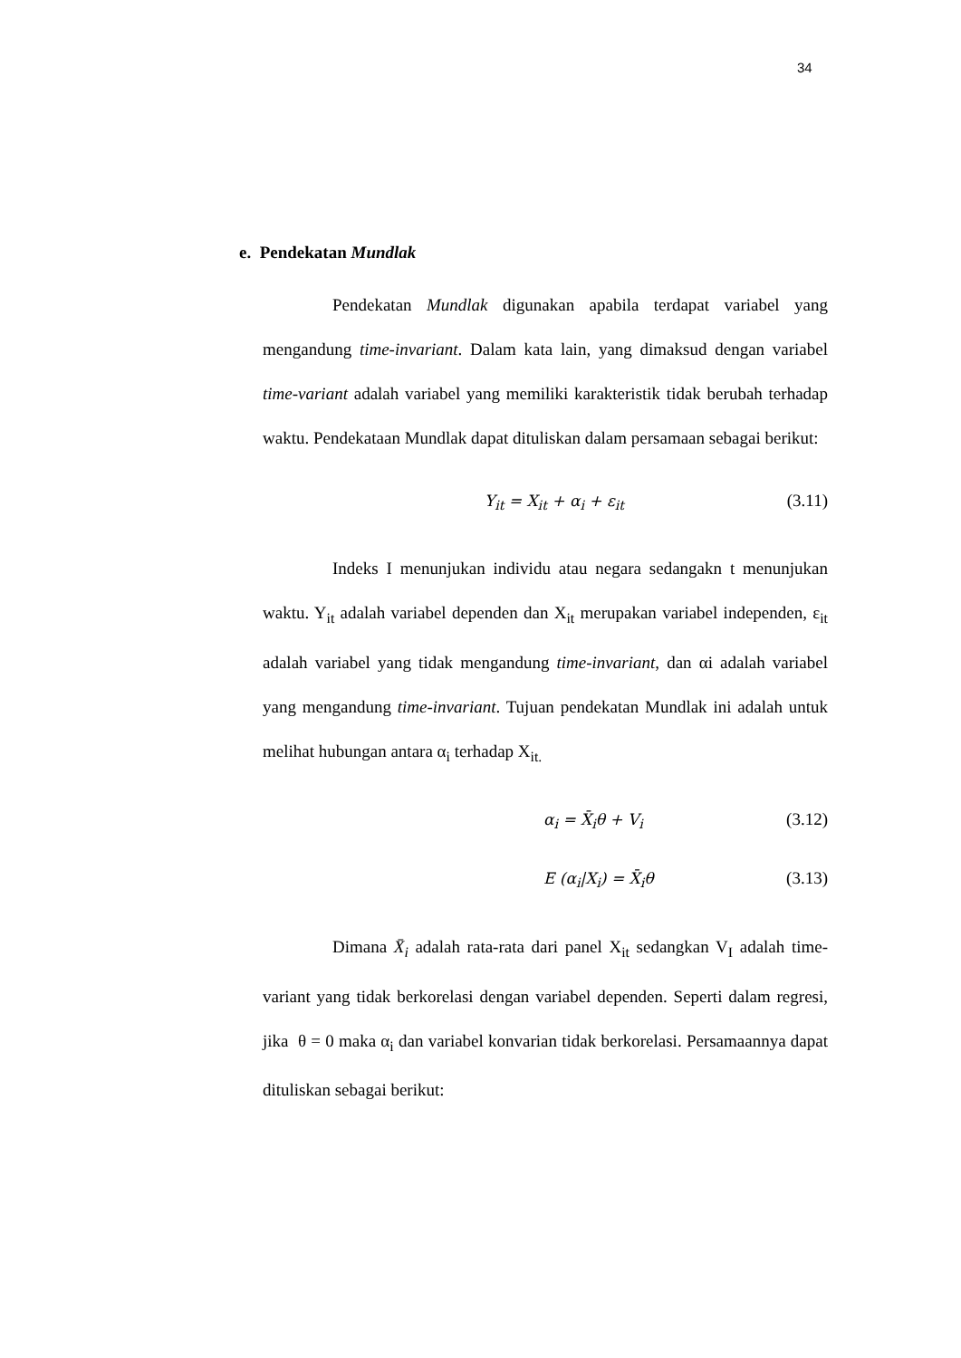34
e. Pendekatan Mundlak
Pendekatan Mundlak digunakan apabila terdapat variabel yang mengandung time-invariant. Dalam kata lain, yang dimaksud dengan variabel time-variant adalah variabel yang memiliki karakteristik tidak berubah terhadap waktu. Pendekataan Mundlak dapat dituliskan dalam persamaan sebagai berikut:
Y<sub>it</sub> = X<sub>it</sub> + α<sub>i</sub> + ε<sub>it</sub> (3.11)
Indeks I menunjukan individu atau negara sedangakn t menunjukan waktu. Y<sub>it</sub> adalah variabel dependen dan X<sub>it</sub> merupakan variabel independen, ε<sub>it</sub> adalah variabel yang tidak mengandung time-invariant, dan αi adalah variabel yang mengandung time-invariant. Tujuan pendekatan Mundlak ini adalah untuk melihat hubungan antara α<sub>i</sub> terhadap X<sub>it.</sub>
α<sub>i</sub> = X̄<sub>i</sub>θ + V<sub>i</sub> (3.12)
E (α<sub>i</sub>|X<sub>i</sub>) = X̄<sub>i</sub>θ (3.13)
Dimana X̄<sub>i</sub> adalah rata-rata dari panel X<sub>it</sub> sedangkan V<sub>I</sub> adalah time-variant yang tidak berkorelasi dengan variabel dependen. Seperti dalam regresi, jika θ = 0 maka α<sub>i</sub> dan variabel konvarian tidak berkorelasi. Persamaannya dapat dituliskan sebagai berikut: